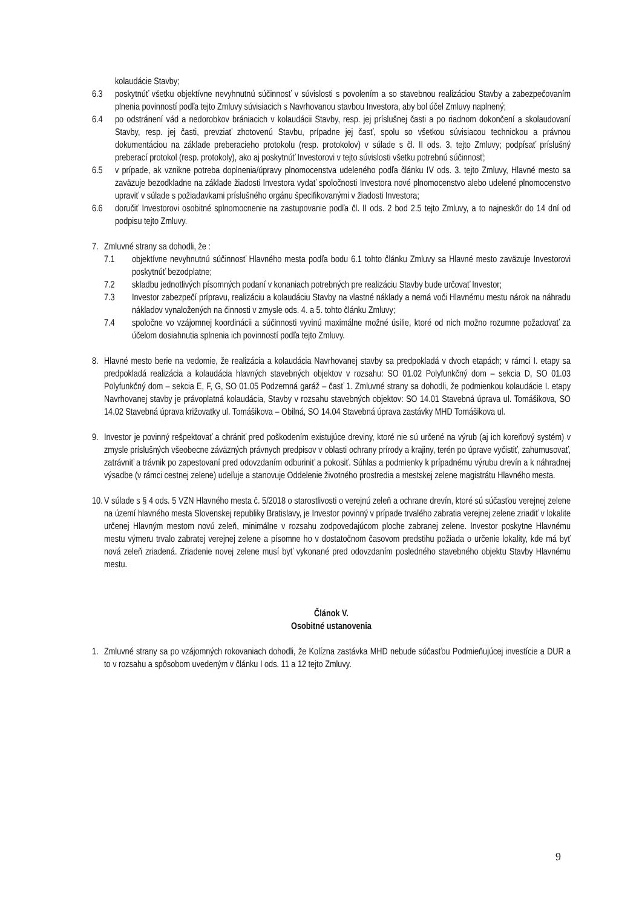kolaudácie Stavby;
6.3 poskytnúť všetku objektívne nevyhnutnú súčinnosť v súvislosti s povolením a so stavebnou realizáciou Stavby a zabezpečovaním plnenia povinností podľa tejto Zmluvy súvisiacich s Navrhovanou stavbou Investora, aby bol účel Zmluvy naplnený;
6.4 po odstránení vád a nedorobkov brániacich v kolaudácii Stavby, resp. jej príslušnej časti a po riadnom dokončení a skolaudovaní Stavby, resp. jej časti, prevziať zhotovenú Stavbu, prípadne jej časť, spolu so všetkou súvisiacou technickou a právnou dokumentáciou na základe preberacieho protokolu (resp. protokolov) v súlade s čl. II ods. 3. tejto Zmluvy; podpísať príslušný preberací protokol (resp. protokoly), ako aj poskytnúť Investorovi v tejto súvislosti všetku potrebnú súčinnosť;
6.5 v prípade, ak vznikne potreba doplnenia/úpravy plnomocenstva udeleného podľa článku IV ods. 3. tejto Zmluvy, Hlavné mesto sa zaväzuje bezodkladne na základe žiadosti Investora vydať spoločnosti Investora nové plnomocenstvo alebo udelené plnomocenstvo upraviť v súlade s požiadavkami príslušného orgánu špecifikovanými v žiadosti Investora;
6.6 doručiť Investorovi osobitné splnomocnenie na zastupovanie podľa čl. II ods. 2 bod 2.5 tejto Zmluvy, a to najneskôr do 14 dní od podpisu tejto Zmluvy.
7. Zmluvné strany sa dohodli, že :
7.1 objektívne nevyhnutnú súčinnosť Hlavného mesta podľa bodu 6.1 tohto článku Zmluvy sa Hlavné mesto zaväzuje Investorovi poskytnúť bezodplatne;
7.2 skladbu jednotlivých písomných podaní v konaniach potrebných pre realizáciu Stavby bude určovať Investor;
7.3 Investor zabezpečí prípravu, realizáciu a kolaudáciu Stavby na vlastné náklady a nemá voči Hlavnému mestu nárok na náhradu nákladov vynaložených na činnosti v zmysle ods. 4. a 5. tohto článku Zmluvy;
7.4 spoločne vo vzájomnej koordinácii a súčinnosti vyvinú maximálne možné úsilie, ktoré od nich možno rozumne požadovať za účelom dosiahnutia splnenia ich povinností podľa tejto Zmluvy.
8. Hlavné mesto berie na vedomie, že realizácia a kolaudácia Navrhovanej stavby sa predpokladá v dvoch etapách; v rámci I. etapy sa predpokladá realizácia a kolaudácia hlavných stavebných objektov v rozsahu: SO 01.02 Polyfunkčný dom – sekcia D, SO 01.03 Polyfunkčný dom – sekcia E, F, G, SO 01.05 Podzemná garáž – časť 1. Zmluvné strany sa dohodli, že podmienkou kolaudácie I. etapy Navrhovanej stavby je právoplatná kolaudácia, Stavby v rozsahu stavebných objektov: SO 14.01 Stavebná úprava ul. Tomášikova, SO 14.02 Stavebná úprava križovatky ul. Tomášikova – Obilná, SO 14.04 Stavebná úprava zastávky MHD Tomášikova ul.
9. Investor je povinný rešpektovať a chrániť pred poškodením existujúce dreviny, ktoré nie sú určené na výrub (aj ich koreňový systém) v zmysle príslušných všeobecne záväzných právnych predpisov v oblasti ochrany prírody a krajiny, terén po úprave vyčistiť, zahumusovať, zatrávniť a trávnik po zapestovaní pred odovzdaním odburiniť a pokosiť. Súhlas a podmienky k prípadnému výrubu drevín a k náhradnej výsadbe (v rámci cestnej zelene) udeľuje a stanovuje Oddelenie životného prostredia a mestskej zelene magistrátu Hlavného mesta.
10. V súlade s § 4 ods. 5 VZN Hlavného mesta č. 5/2018 o starostlivosti o verejnú zeleň a ochrane drevín, ktoré sú súčasťou verejnej zelene na území hlavného mesta Slovenskej republiky Bratislavy, je Investor povinný v prípade trvalého zabratia verejnej zelene zriadiť v lokalite určenej Hlavným mestom novú zeleň, minimálne v rozsahu zodpovedajúcom ploche zabranej zelene. Investor poskytne Hlavnému mestu výmeru trvalo zabratej verejnej zelene a písomne ho v dostatočnom časovom predstihu požiada o určenie lokality, kde má byť nová zeleň zriadená. Zriadenie novej zelene musí byť vykonané pred odovzdaním posledného stavebného objektu Stavby Hlavnému mestu.
Článok V.
Osobitné ustanovenia
1. Zmluvné strany sa po vzájomných rokovaniach dohodli, že Kolízna zastávka MHD nebude súčasťou Podmieňujúcej investície a DUR a to v rozsahu a spôsobom uvedeným v článku I ods. 11 a 12 tejto Zmluvy.
9